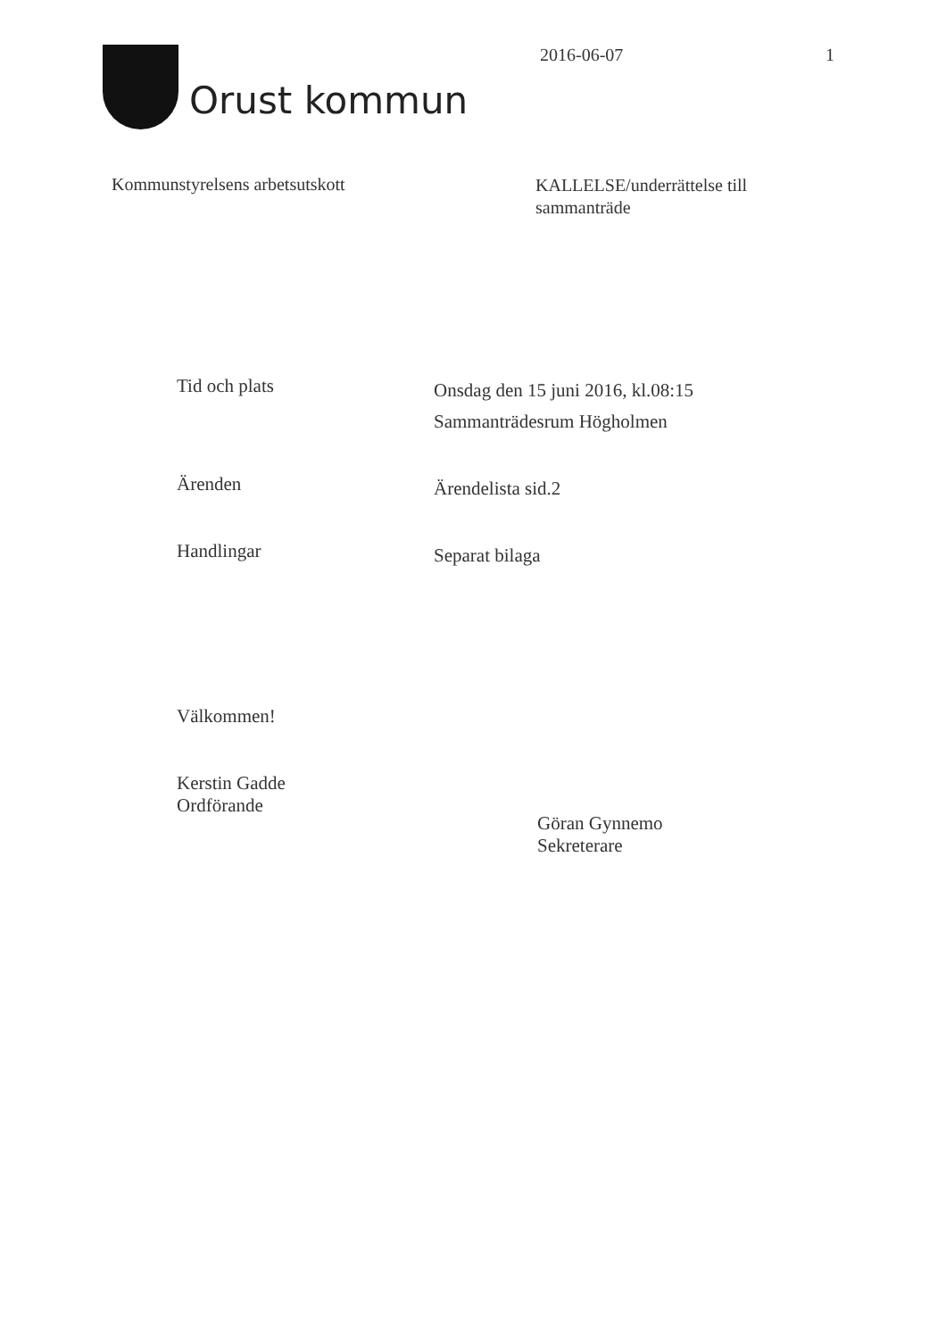Orust kommun
2016-06-07 1
Kommunstyrelsens arbetsutskott
KALLELSE/underrättelse till sammanträde
Tid och plats
Onsdag den 15 juni 2016, kl.08:15
Sammanträdesrum Högholmen
Ärenden
Ärendelista sid.2
Handlingar
Separat bilaga
Välkommen!
Kerstin Gadde
Ordförande
Göran Gynnemo
Sekreterare